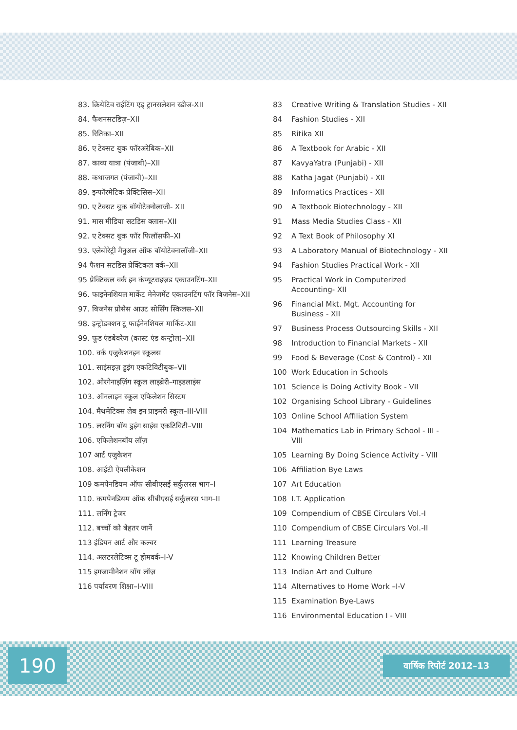83. क्रियेटिव राईटिंग एड् ट्रानसलेशन स्डीज-XII
84. फैशनसटडिज़–XII
85. रितिका–XII
86. ए टेक्सट बुक फॉरअरेबिक–XII
87. काव्य यात्रा (पंजाबी)–XII
88. कथाजगत (पंजाबी)–XII
89. इन्फॉरमेटिक प्रेक्टिसिस–XII
90. ए टेक्सट बुक बॉयोटेक्नोलाजी- XII
91. मास मीडिया सटडिस क्लास–XII
92. ए टेक्सट बुक फॉर फिलॉसफी–XI
93. एलेबोरेट्री मैनुअल ऑफ बॉयोटेक्नालॉजी–XII
94 फैशन सटडिस प्रेक्टिकल वर्क–XII
95 प्रेक्टिकल वर्क इन कंप्यूटराइज़ड एकाउनटिंग–XII
96. फाइनेनशियल मार्केट मेनेजमेंट एकाउनटिंग फॉर बिजनेस–XII
97. बिजनेस प्रोसेस आउट सोर्सिंग स्किलस–XII
98. इन्ट्रोडक्शन टू फाईनेनशियल मार्किट-XII
99. फूड एंडबेवरेज (कास्ट एंड कन्ट्रोल)–XII
100. वर्क एजुकेशनइन स्कूलस
101. साइंसइज़ डुइंग एकटिविटीबुक–VII
102. ओरगेनाइज़िंग स्कूल लाइब्रेरी–गाइडलाइंस
103. ऑनलाइन स्कूल एफिलेशन सिस्टम
104. मैथमेटिक्स लेब इन प्राइमरी स्कूल–III-VIII
105. लरनिंग बॉय डुइंग साइंस एकटिविटी–VIII
106. एफिलेशनबॉय लॉज़
107 आर्ट एजुकेशन
108. आईटी ऐपलीकेशन
109 कमपेनडियम ऑफ सीबीएसई सर्कुलरस भाग–I
110. कमपेनडियम ऑफ सीबीएसई सर्कुलरस भाग–II
111. लर्निंग ट्रेजर
112. बच्चों को बेहतर जानें
113 इंडियन आर्ट और कल्वर
114. अलटरलेटिव्स टू होमवर्क–I-V
115 इगजामीनेशन बॉय लॉज़
116 पर्यावरण शिक्षा–I-VIII
83 Creative Writing & Translation Studies - XII
84 Fashion Studies - XII
85 Ritika XII
86 A Textbook for Arabic - XII
87 KavyaYatra (Punjabi) - XII
88 Katha Jagat (Punjabi) - XII
89 Informatics Practices - XII
90 A Textbook Biotechnology - XII
91 Mass Media Studies Class - XII
92 A Text Book of Philosophy XI
93 A Laboratory Manual of Biotechnology - XII
94 Fashion Studies Practical Work - XII
95 Practical Work in Computerized Accounting- XII
96 Financial Mkt. Mgt. Accounting for Business - XII
97 Business Process Outsourcing Skills - XII
98 Introduction to Financial Markets - XII
99 Food & Beverage (Cost & Control) - XII
100 Work Education in Schools
101 Science is Doing Activity Book - VII
102 Organising School Library - Guidelines
103 Online School Affiliation System
104 Mathematics Lab in Primary School - III - VIII
105 Learning By Doing Science Activity - VIII
106 Affiliation Bye Laws
107 Art Education
108 I.T. Application
109 Compendium of CBSE Circulars Vol.-I
110 Compendium of CBSE Circulars Vol.-II
111 Learning Treasure
112 Knowing Children Better
113 Indian Art and Culture
114 Alternatives to Home Work –I-V
115 Examination Bye-Laws
116 Environmental Education I - VIII
190 वार्षिक रिपोर्ट 2012–13